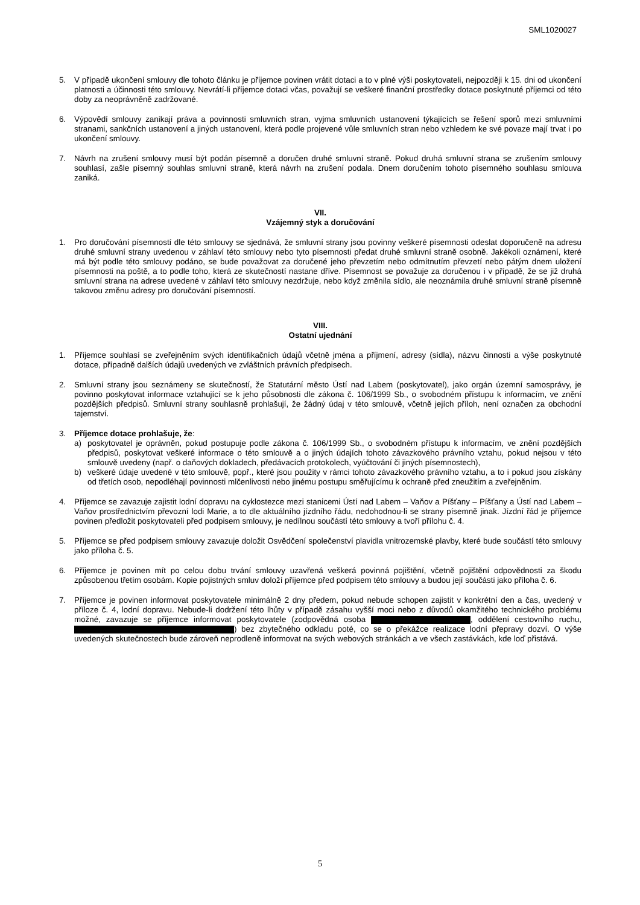SML1020027
5. V případě ukončení smlouvy dle tohoto článku je příjemce povinen vrátit dotaci a to v plné výši poskytovateli, nejpozději k 15. dni od ukončení platnosti a účinnosti této smlouvy. Nevrátí-li příjemce dotaci včas, považují se veškeré finanční prostředky dotace poskytnuté příjemci od této doby za neoprávněně zadržované.
6. Výpovědí smlouvy zanikají práva a povinnosti smluvních stran, vyjma smluvních ustanovení týkajících se řešení sporů mezi smluvními stranami, sankčních ustanovení a jiných ustanovení, která podle projevené vůle smluvních stran nebo vzhledem ke své povaze mají trvat i po ukončení smlouvy.
7. Návrh na zrušení smlouvy musí být podán písemně a doručen druhé smluvní straně. Pokud druhá smluvní strana se zrušením smlouvy souhlasí, zašle písemný souhlas smluvní straně, která návrh na zrušení podala. Dnem doručením tohoto písemného souhlasu smlouva zaniká.
VII.
Vzájemný styk a doručování
1. Pro doručování písemností dle této smlouvy se sjednává, že smluvní strany jsou povinny veškeré písemnosti odeslat doporučeně na adresu druhé smluvní strany uvedenou v záhlaví této smlouvy nebo tyto písemnosti předat druhé smluvní straně osobně. Jakékoli oznámení, které má být podle této smlouvy podáno, se bude považovat za doručené jeho převzetím nebo odmítnutím převzetí nebo pátým dnem uložení písemnosti na poště, a to podle toho, která ze skutečností nastane dříve. Písemnost se považuje za doručenou i v případě, že se již druhá smluvní strana na adrese uvedené v záhlaví této smlouvy nezdržuje, nebo když změnila sídlo, ale neoznámila druhé smluvní straně písemně takovou změnu adresy pro doručování písemností.
VIII.
Ostatní ujednání
1. Příjemce souhlasí se zveřejněním svých identifikačních údajů včetně jména a příjmení, adresy (sídla), názvu činnosti a výše poskytnuté dotace, případně dalších údajů uvedených ve zvláštních právních předpisech.
2. Smluvní strany jsou seznámeny se skutečností, že Statutární město Ústí nad Labem (poskytovatel), jako orgán územní samosprávy, je povinno poskytovat informace vztahující se k jeho působnosti dle zákona č. 106/1999 Sb., o svobodném přístupu k informacím, ve znění pozdějších předpisů. Smluvní strany souhlasně prohlašují, že žádný údaj v této smlouvě, včetně jejích příloh, není označen za obchodní tajemství.
3. Příjemce dotace prohlašuje, že:
a) poskytovatel je oprávněn, pokud postupuje podle zákona č. 106/1999 Sb., o svobodném přístupu k informacím, ve znění pozdějších předpisů, poskytovat veškeré informace o této smlouvě a o jiných údajích tohoto závazkového právního vztahu, pokud nejsou v této smlouvě uvedeny (např. o daňových dokladech, předávacích protokolech, vyúčtování či jiných písemnostech),
b) veškeré údaje uvedené v této smlouvě, popř., které jsou použity v rámci tohoto závazkového právního vztahu, a to i pokud jsou získány od třetích osob, nepodléhají povinnosti mlčenlivosti nebo jinému postupu směřujícímu k ochraně před zneužitím a zveřejněním.
4. Příjemce se zavazuje zajistit lodní dopravu na cyklostezce mezi stanicemi Ústí nad Labem – Vaňov a Píšťany – Píšťany a Ústí nad Labem – Vaňov prostřednictvím převozní lodi Marie, a to dle aktuálního jízdního řádu, nedohodnou-li se strany písemně jinak. Jízdní řád je příjemce povinen předložit poskytovateli před podpisem smlouvy, je nedílnou součástí této smlouvy a tvoří přílohu č. 4.
5. Příjemce se před podpisem smlouvy zavazuje doložit Osvědčení společenství plavidla vnitrozemské plavby, které bude součástí této smlouvy jako příloha č. 5.
6. Příjemce je povinen mít po celou dobu trvání smlouvy uzavřená veškerá povinná pojištění, včetně pojištění odpovědnosti za škodu způsobenou třetím osobám. Kopie pojistných smluv doloží příjemce před podpisem této smlouvy a budou její součásti jako příloha č. 6.
7. Příjemce je povinen informovat poskytovatele minimálně 2 dny předem, pokud nebude schopen zajistit v konkrétní den a čas, uvedený v příloze č. 4, lodní dopravu. Nebude-li dodržení této lhůty v případě zásahu vyšší moci nebo z důvodů okamžitého technického problému možné, zavazuje se příjemce informovat poskytovatele (zodpovědná osoba , oddělení cestovního ruchu, ) bez zbytečného odkladu poté, co se o překážce realizace lodní přepravy dozví. O výše uvedených skutečnostech bude zároveň neprodleně informovat na svých webových stránkách a ve všech zastávkách, kde loď přistává.
5